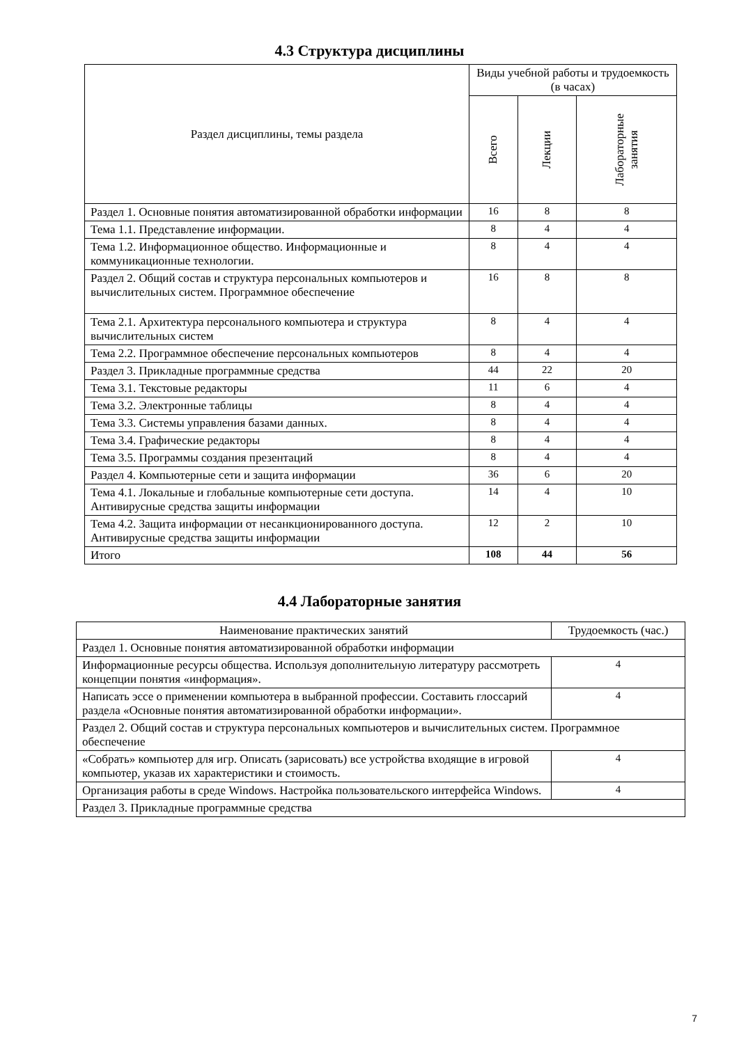4.3 Структура дисциплины
| Раздел дисциплины, темы раздела | Виды учебной работы и трудоемкость (в часах) | | |
| --- | --- | --- | --- |
| | Всего | Лекции | Лабораторные занятия |
| Раздел 1. Основные понятия автоматизированной обработки информации | 16 | 8 | 8 |
| Тема 1.1. Представление информации. | 8 | 4 | 4 |
| Тема 1.2. Информационное общество. Информационные и коммуникационные технологии. | 8 | 4 | 4 |
| Раздел 2. Общий состав и структура персональных компьютеров и вычислительных систем. Программное обеспечение | 16 | 8 | 8 |
| Тема 2.1. Архитектура персонального компьютера и структура вычислительных систем | 8 | 4 | 4 |
| Тема 2.2. Программное обеспечение персональных компьютеров | 8 | 4 | 4 |
| Раздел 3. Прикладные программные средства | 44 | 22 | 20 |
| Тема 3.1. Текстовые редакторы | 11 | 6 | 4 |
| Тема 3.2. Электронные таблицы | 8 | 4 | 4 |
| Тема 3.3. Системы управления базами данных. | 8 | 4 | 4 |
| Тема 3.4. Графические редакторы | 8 | 4 | 4 |
| Тема 3.5. Программы создания презентаций | 8 | 4 | 4 |
| Раздел 4. Компьютерные сети и защита информации | 36 | 6 | 20 |
| Тема 4.1. Локальные и глобальные компьютерные сети доступа. Антивирусные средства защиты информации | 14 | 4 | 10 |
| Тема 4.2. Защита информации от несанкционированного доступа. Антивирусные средства защиты информации | 12 | 2 | 10 |
| Итого | 108 | 44 | 56 |
4.4 Лабораторные занятия
| Наименование практических занятий | Трудоемкость (час.) |
| --- | --- |
| Раздел 1. Основные понятия автоматизированной обработки информации | |
| Информационные ресурсы общества. Используя дополнительную литературу рассмотреть концепции понятия «информация». | 4 |
| Написать эссе о применении компьютера в выбранной профессии. Составить глоссарий раздела «Основные понятия автоматизированной обработки информации». | 4 |
| Раздел 2. Общий состав и структура персональных компьютеров и вычислительных систем. Программное обеспечение | |
| «Собрать» компьютер для игр. Описать (зарисовать) все устройства входящие в игровой компьютер, указав их характеристики и стоимость. | 4 |
| Организация работы в среде Windows. Настройка пользовательского интерфейса Windows. | 4 |
| Раздел 3. Прикладные программные средства | |
7